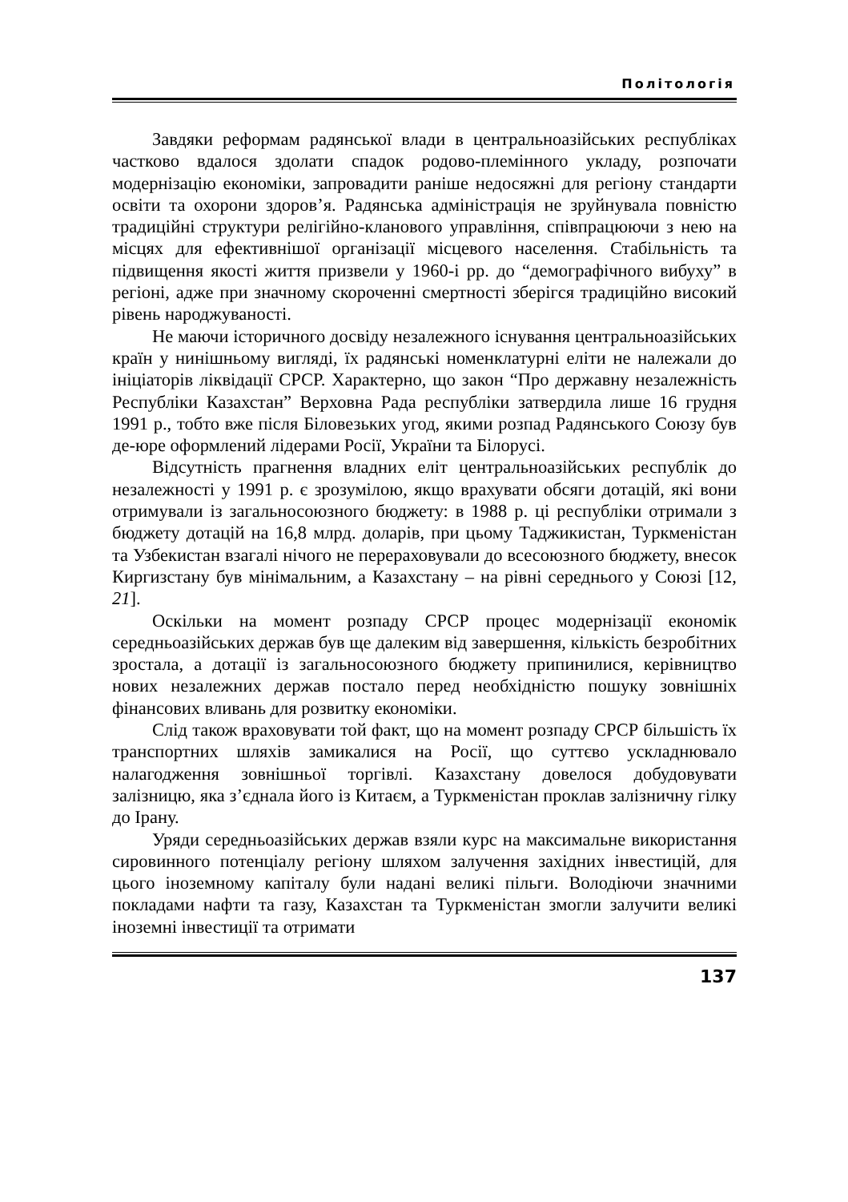Політологія
Завдяки реформам радянської влади в центральноазійських республіках частково вдалося здолати спадок родово-племінного укладу, розпочати модернізацію економіки, запровадити раніше недосяжні для регіону стандарти освіти та охорони здоров’я. Радянська адміністрація не зруйнувала повністю традиційні структури релігійно-кланового управління, співпрацюючи з нею на місцях для ефективнішої організації місцевого населення. Стабільність та підвищення якості життя призвели у 1960-і рр. до “демографічного вибуху” в регіоні, адже при значному скороченні смертності зберігся традиційно високий рівень народжуваності.
Не маючи історичного досвіду незалежного існування центральноазійських країн у нинішньому вигляді, їх радянські номенклатурні еліти не належали до ініціаторів ліквідації СРСР. Характерно, що закон “Про державну незалежність Республіки Казахстан” Верховна Рада республіки затвердила лише 16 грудня 1991 р., тобто вже після Біловезьких угод, якими розпад Радянського Союзу був де-юре оформлений лідерами Росії, України та Білорусі.
Відсутність прагнення владних еліт центральноазійських республік до незалежності у 1991 р. є зрозумілою, якщо врахувати обсяги дотацій, які вони отримували із загальносоюзного бюджету: в 1988 р. ці республіки отримали з бюджету дотацій на 16,8 млрд. доларів, при цьому Таджикистан, Туркменістан та Узбекистан взагалі нічого не перераховували до всесоюзного бюджету, внесок Киргизстану був мінімальним, а Казахстану – на рівні середнього у Союзі [12, 21].
Оскільки на момент розпаду СРСР процес модернізації економік середньоазійських держав був ще далеким від завершення, кількість безробітних зростала, а дотації із загальносоюзного бюджету припинилися, керівництво нових незалежних держав постало перед необхідністю пошуку зовнішніх фінансових вливань для розвитку економіки.
Слід також враховувати той факт, що на момент розпаду СРСР більшість їх транспортних шляхів замикалися на Росії, що суттєво ускладнювало налагодження зовнішньої торгівлі. Казахстану довелося добудовувати залізницю, яка з’єднала його із Китаєм, а Туркменістан проклав залізничну гілку до Ірану.
Уряди середньоазійських держав взяли курс на максимальне використання сировинного потенціалу регіону шляхом залучення західних інвестицій, для цього іноземному капіталу були надані великі пільги. Володіючи значними покладами нафти та газу, Казахстан та Туркменістан змогли залучити великі іноземні інвестиції та отримати
137